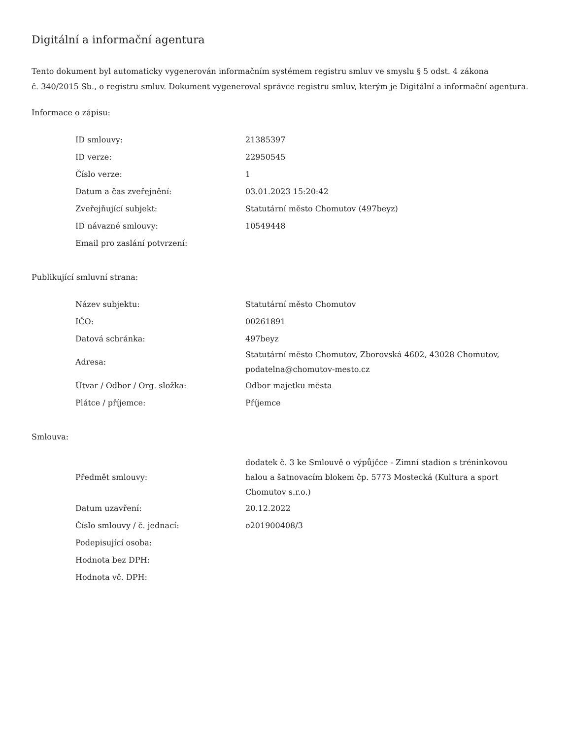Digitální a informační agentura
Tento dokument byl automaticky vygenerován informačním systémem registru smluv ve smyslu § 5 odst. 4 zákona
č. 340/2015 Sb., o registru smluv. Dokument vygeneroval správce registru smluv, kterým je Digitální a informační agentura.
Informace o zápisu:
| ID smlouvy: | 21385397 |
| ID verze: | 22950545 |
| Číslo verze: | 1 |
| Datum a čas zveřejnění: | 03.01.2023 15:20:42 |
| Zveřejňující subjekt: | Statutární město Chomutov (497beyz) |
| ID návazné smlouvy: | 10549448 |
| Email pro zaslání potvrzení: | |
Publikující smluvní strana:
| Název subjektu: | Statutární město Chomutov |
| IČO: | 00261891 |
| Datová schránka: | 497beyz |
| Adresa: | Statutární město Chomutov, Zborovská 4602, 43028 Chomutov, podatelna@chomutov-mesto.cz |
| Útvar / Odbor / Org. složka: | Odbor majetku města |
| Plátce / příjemce: | Příjemce |
Smlouva:
| Předmět smlouvy: | dodatek č. 3 ke Smlouvě o výpůjčce - Zimní stadion s tréninkovou halou a šatnovacím blokem čp. 5773 Mostecká (Kultura a sport Chomutov s.r.o.) |
| Datum uzavření: | 20.12.2022 |
| Číslo smlouvy / č. jednací: | o201900408/3 |
| Podepisující osoba: | |
| Hodnota bez DPH: | |
| Hodnota vč. DPH: | |